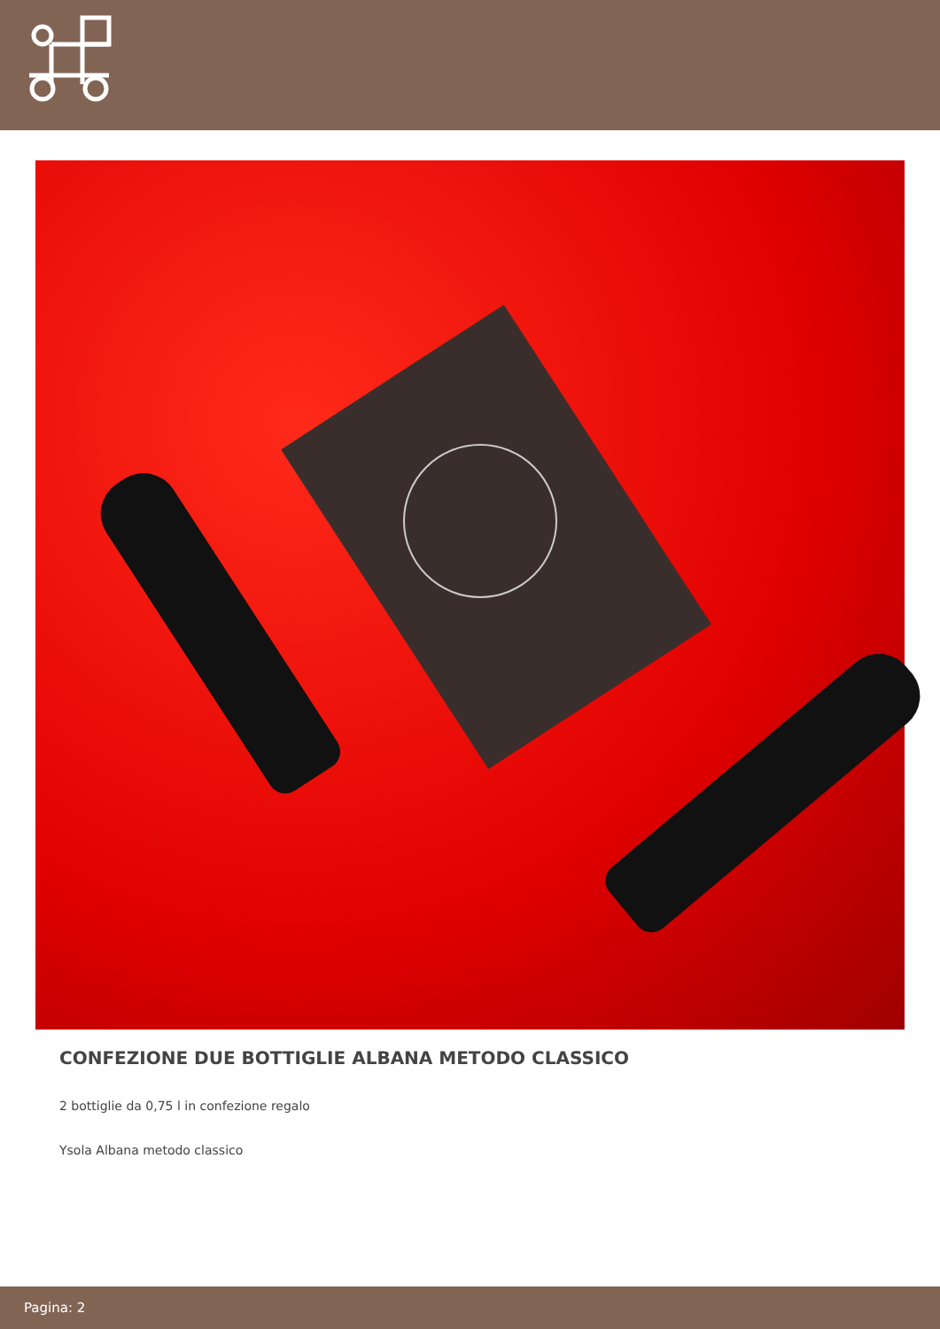CONFEZIONE DUE BOTTIGLIE ALBANA METODO CLASSICO
2 bottiglie da 0,75 l in confezione regalo
Ysola Albana metodo classico
Pagina: 2